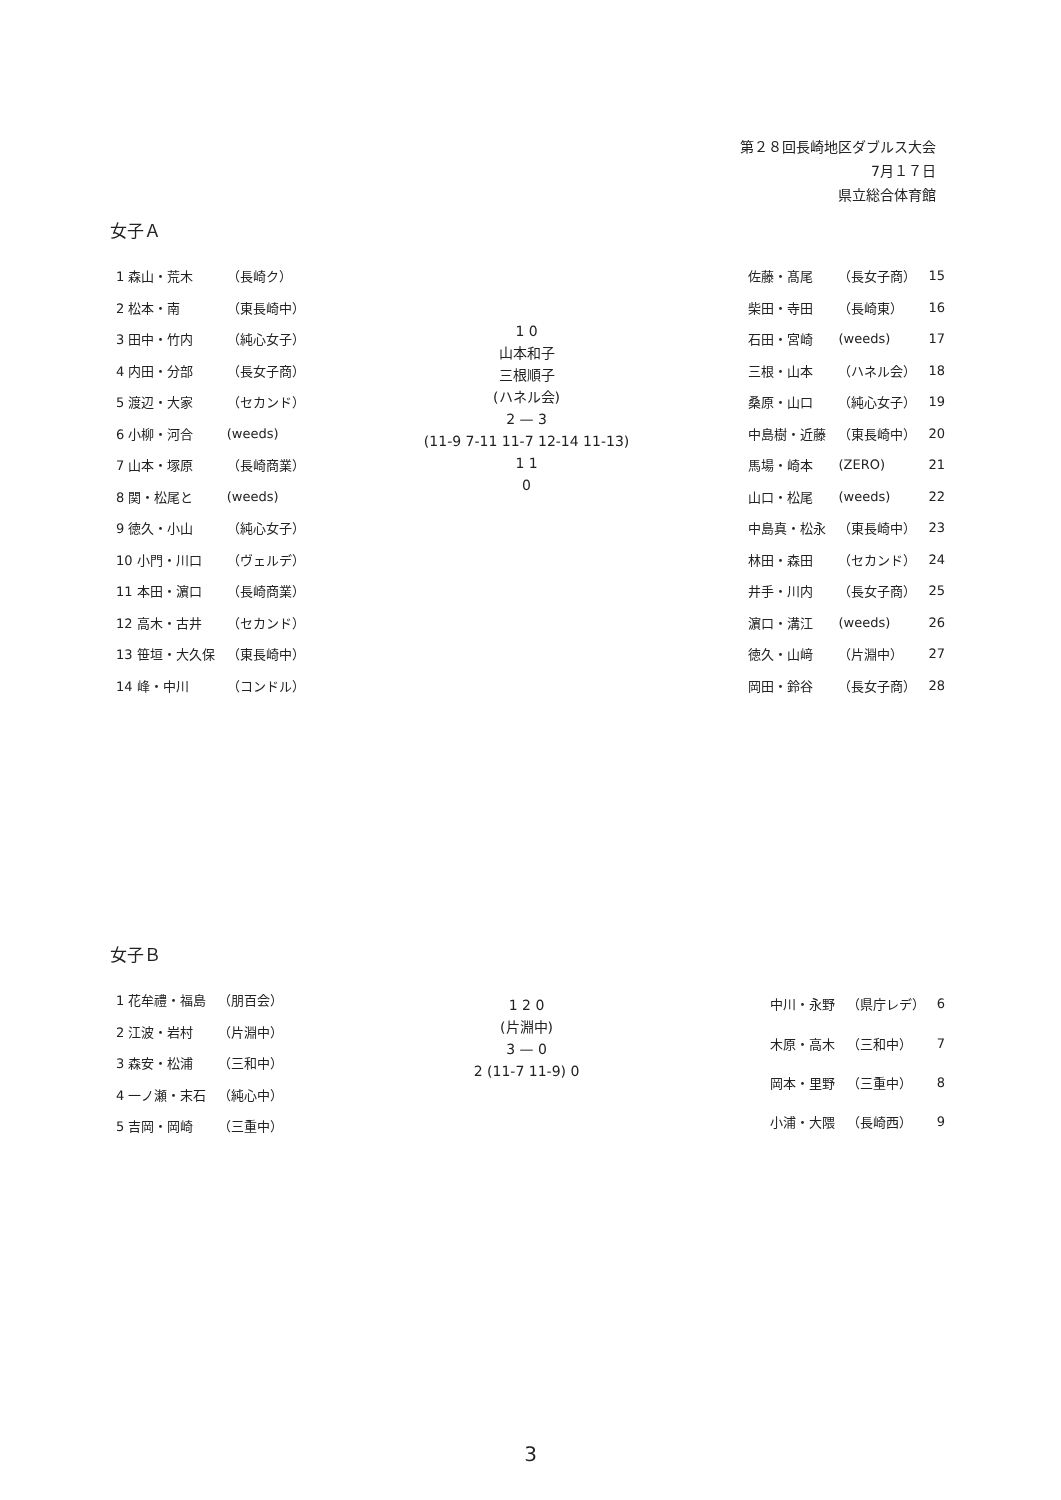第２８回長崎地区ダブルス大会
7月１７日
県立総合体育館
女子Ａ
| 1 森山・荒木 | （長崎ク） |
| 2 松本・南 | （東長崎中） |
| 3 田中・竹内 | （純心女子） |
| 4 内田・分部 | （長女子商） |
| 5 渡辺・大家 | （セカンド） |
| 6 小柳・河合 | (weeds) |
| 7 山本・塚原 | （長崎商業） |
| 8 関・松尾と | (weeds) |
| 9 徳久・小山 | （純心女子） |
| 10 小門・川口 | （ヴェルデ） |
| 11 本田・濵口 | （長崎商業） |
| 12 高木・古井 | （セカンド） |
| 13 笹垣・大久保 | （東長崎中） |
| 14 峰・中川 | （コンドル） |
1 0
山本和子
三根順子
(ハネル会)
2 — 3
(11-9 7-11 11-7 12-14 11-13)
1 1
0
| 佐藤・髙尾 | （長女子商） | 15 |
| 柴田・寺田 | （長崎東） | 16 |
| 石田・宮崎 | (weeds) | 17 |
| 三根・山本 | （ハネル会） | 18 |
| 桑原・山口 | （純心女子） | 19 |
| 中島樹・近藤 | （東長崎中） | 20 |
| 馬場・崎本 | (ZERO) | 21 |
| 山口・松尾 | (weeds) | 22 |
| 中島真・松永 | （東長崎中） | 23 |
| 林田・森田 | （セカンド） | 24 |
| 井手・川内 | （長女子商） | 25 |
| 濵口・溝江 | (weeds) | 26 |
| 徳久・山﨑 | （片淵中） | 27 |
| 岡田・鈴谷 | （長女子商） | 28 |
女子Ｂ
| 1 花牟禮・福島 | （朋百会） |
| 2 江波・岩村 | （片淵中） |
| 3 森安・松浦 | （三和中） |
| 4 一ノ瀬・末石 | （純心中） |
| 5 吉岡・岡崎 | （三重中） |
1 2 0
(片淵中)
3 — 0
2 (11-7 11-9) 0
| 中川・永野 | （県庁レデ） | 6 |
| 木原・高木 | （三和中） | 7 |
| 岡本・里野 | （三重中） | 8 |
| 小浦・大隈 | （長崎西） | 9 |
3